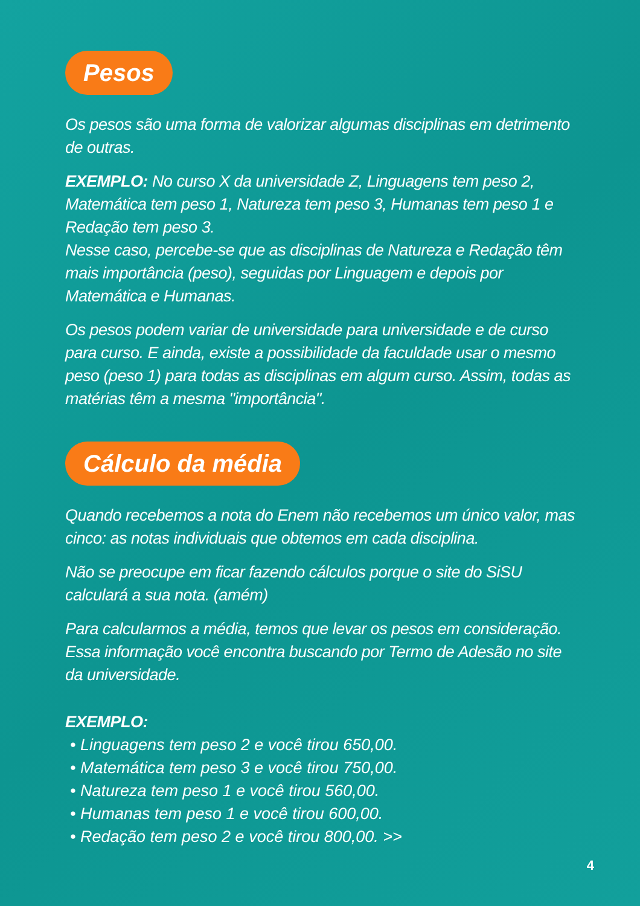Pesos
Os pesos são uma forma de valorizar algumas disciplinas em detrimento de outras.
EXEMPLO: No curso X da universidade Z, Linguagens tem peso 2, Matemática tem peso 1, Natureza tem peso 3, Humanas tem peso 1 e Redação tem peso 3.
Nesse caso, percebe-se que as disciplinas de Natureza e Redação têm mais importância (peso), seguidas por Linguagem e depois por Matemática e Humanas.
Os pesos podem variar de universidade para universidade e de curso para curso. E ainda, existe a possibilidade da faculdade usar o mesmo peso (peso 1) para todas as disciplinas em algum curso. Assim, todas as matérias têm a mesma "importância".
Cálculo da média
Quando recebemos a nota do Enem não recebemos um único valor, mas cinco: as notas individuais que obtemos em cada disciplina.
Não se preocupe em ficar fazendo cálculos porque o site do SiSU calculará a sua nota. (amém)
Para calcularmos a média, temos que levar os pesos em consideração. Essa informação você encontra buscando por Termo de Adesão no site da universidade.
EXEMPLO:
• Linguagens tem peso 2 e você tirou 650,00.
• Matemática tem peso 3 e você tirou 750,00.
• Natureza tem peso 1 e você tirou 560,00.
• Humanas tem peso 1 e você tirou 600,00.
• Redação tem peso 2 e você tirou 800,00. >>
4